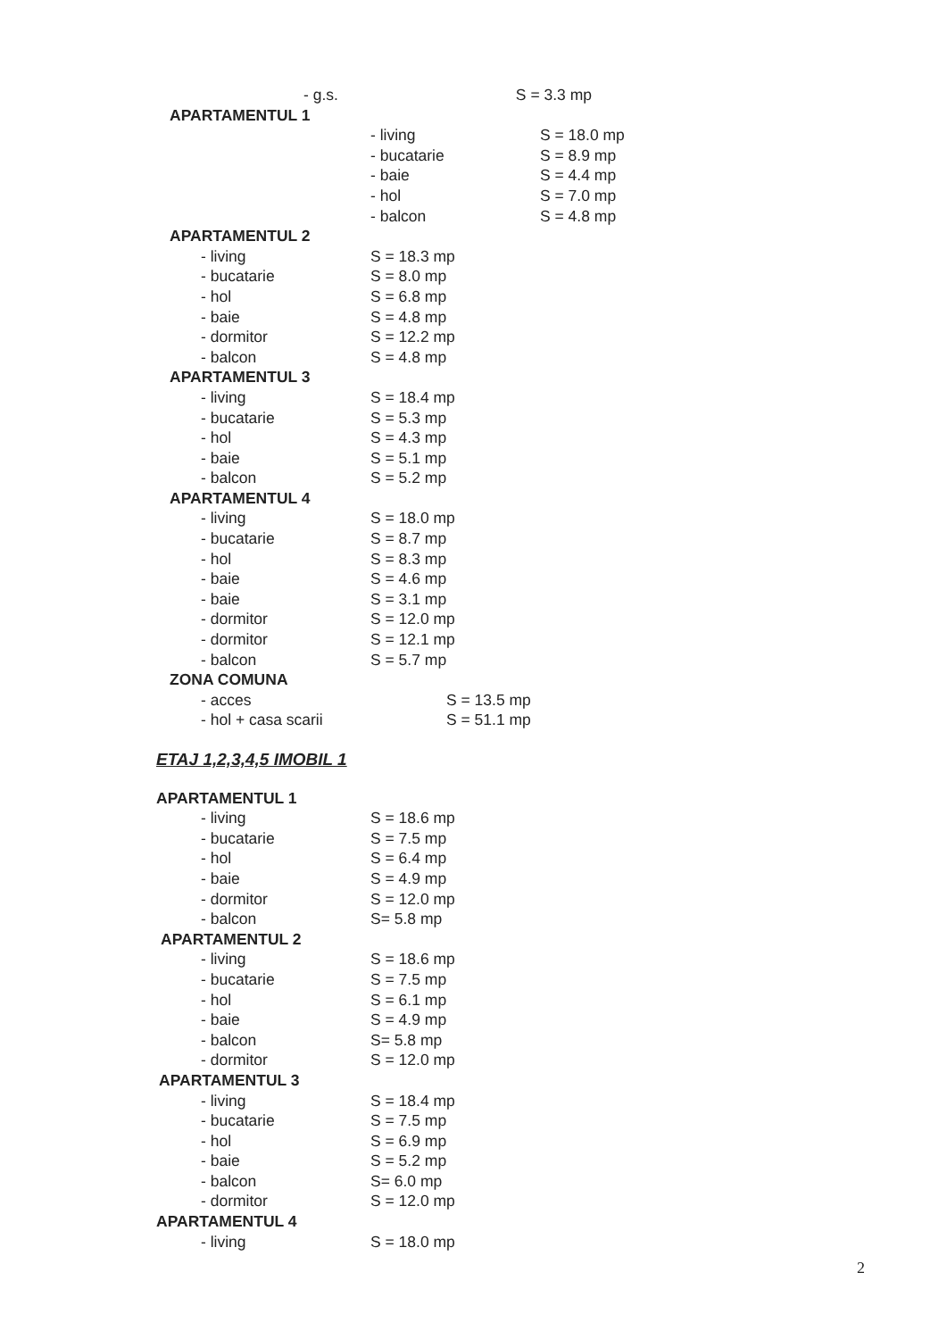- g.s. S = 3.3 mp
APARTAMENTUL 1
- living S = 18.0 mp
- bucatarie S = 8.9 mp
- baie S = 4.4 mp
- hol S = 7.0 mp
- balcon S = 4.8 mp
APARTAMENTUL 2
- living S = 18.3 mp
- bucatarie S = 8.0 mp
- hol S = 6.8 mp
- baie S = 4.8 mp
- dormitor S = 12.2 mp
- balcon S = 4.8 mp
APARTAMENTUL 3
- living S = 18.4 mp
- bucatarie S = 5.3 mp
- hol S = 4.3 mp
- baie S = 5.1 mp
- balcon S = 5.2 mp
APARTAMENTUL 4
- living S = 18.0 mp
- bucatarie S = 8.7 mp
- hol S = 8.3 mp
- baie S = 4.6 mp
- baie S = 3.1 mp
- dormitor S = 12.0 mp
- dormitor S = 12.1 mp
- balcon S = 5.7 mp
ZONA COMUNA
- acces S = 13.5 mp
- hol + casa scarii S = 51.1 mp
ETAJ 1,2,3,4,5 IMOBIL 1
APARTAMENTUL 1
- living S = 18.6 mp
- bucatarie S = 7.5 mp
- hol S = 6.4 mp
- baie S = 4.9 mp
- dormitor S = 12.0 mp
- balcon S= 5.8 mp
APARTAMENTUL 2
- living S = 18.6 mp
- bucatarie S = 7.5 mp
- hol S = 6.1 mp
- baie S = 4.9 mp
- balcon S= 5.8 mp
- dormitor S = 12.0 mp
APARTAMENTUL 3
- living S = 18.4 mp
- bucatarie S = 7.5 mp
- hol S = 6.9 mp
- baie S = 5.2 mp
- balcon S= 6.0 mp
- dormitor S = 12.0 mp
APARTAMENTUL 4
- living S = 18.0 mp
2